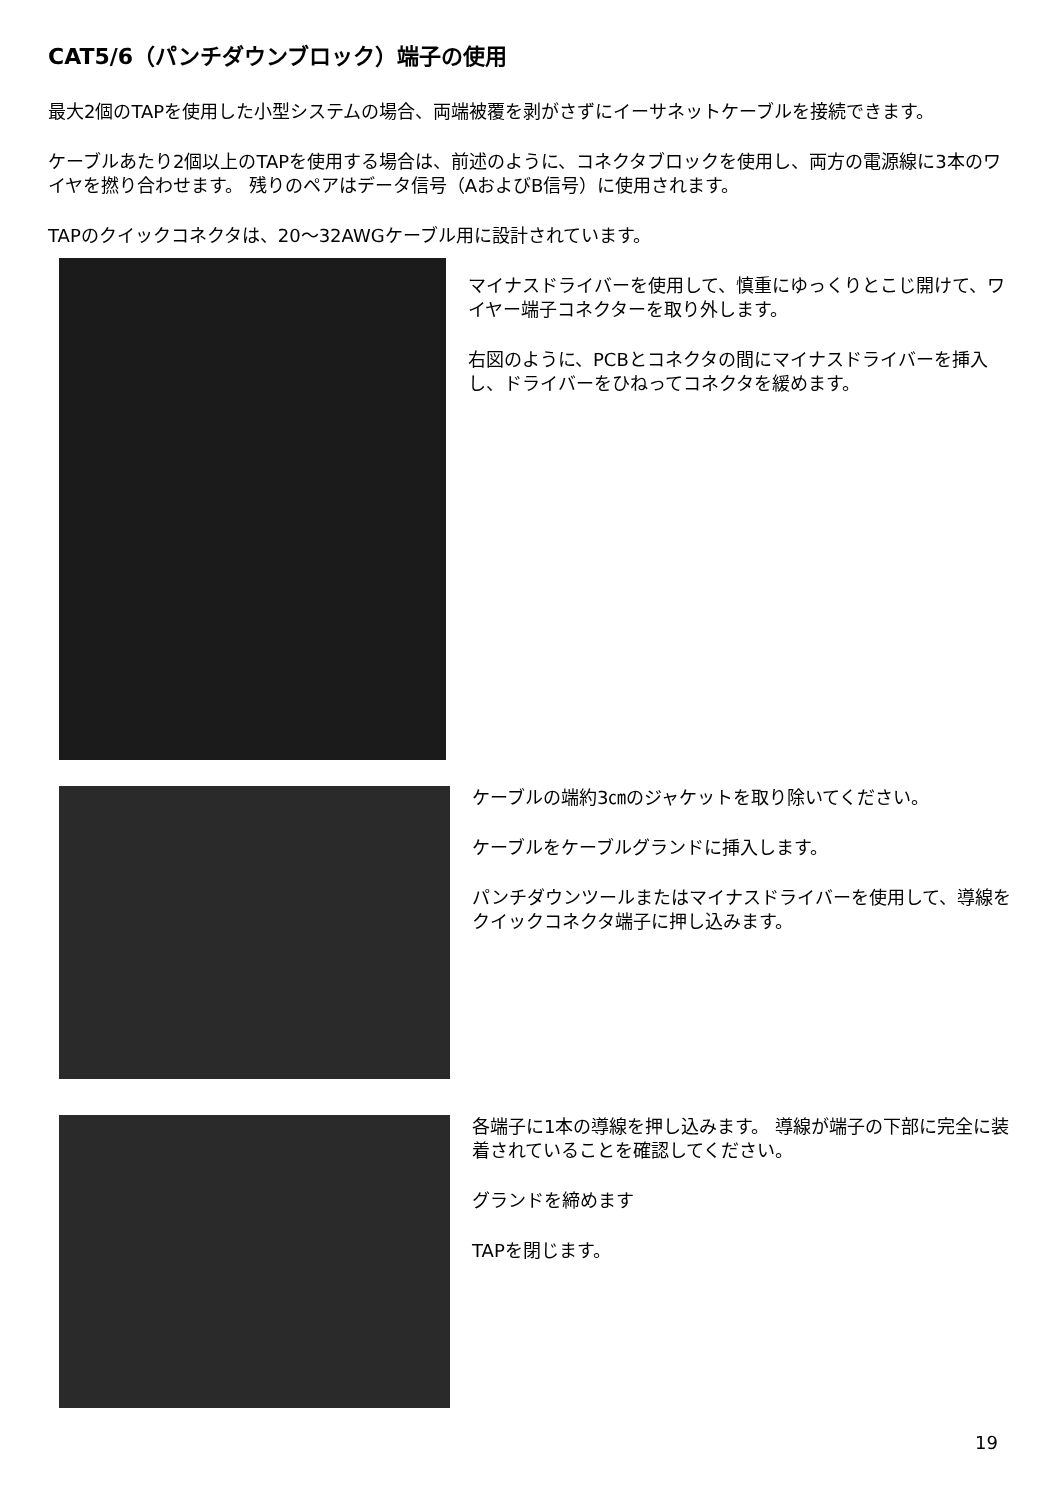CAT5/6（パンチダウンブロック）端子の使用
最大2個のTAPを使用した小型システムの場合、両端被覆を剥がさずにイーサネットケーブルを接続できます。
ケーブルあたり2個以上のTAPを使用する場合は、前述のように、コネクタブロックを使用し、両方の電源線に3本のワイヤを撚り合わせます。 残りのペアはデータ信号（AおよびB信号）に使用されます。
TAPのクイックコネクタは、20～32AWGケーブル用に設計されています。
マイナスドライバーを使用して、慎重にゆっくりとこじ開けて、ワイヤー端子コネクターを取り外します。
右図のように、PCBとコネクタの間にマイナスドライバーを挿入し、ドライバーをひねってコネクタを緩めます。
ケーブルの端約3㎝のジャケットを取り除いてください。
ケーブルをケーブルグランドに挿入します。
パンチダウンツールまたはマイナスドライバーを使用して、導線をクイックコネクタ端子に押し込みます。
各端子に1本の導線を押し込みます。 導線が端子の下部に完全に装着されていることを確認してください。
グランドを締めます
TAPを閉じます。
19